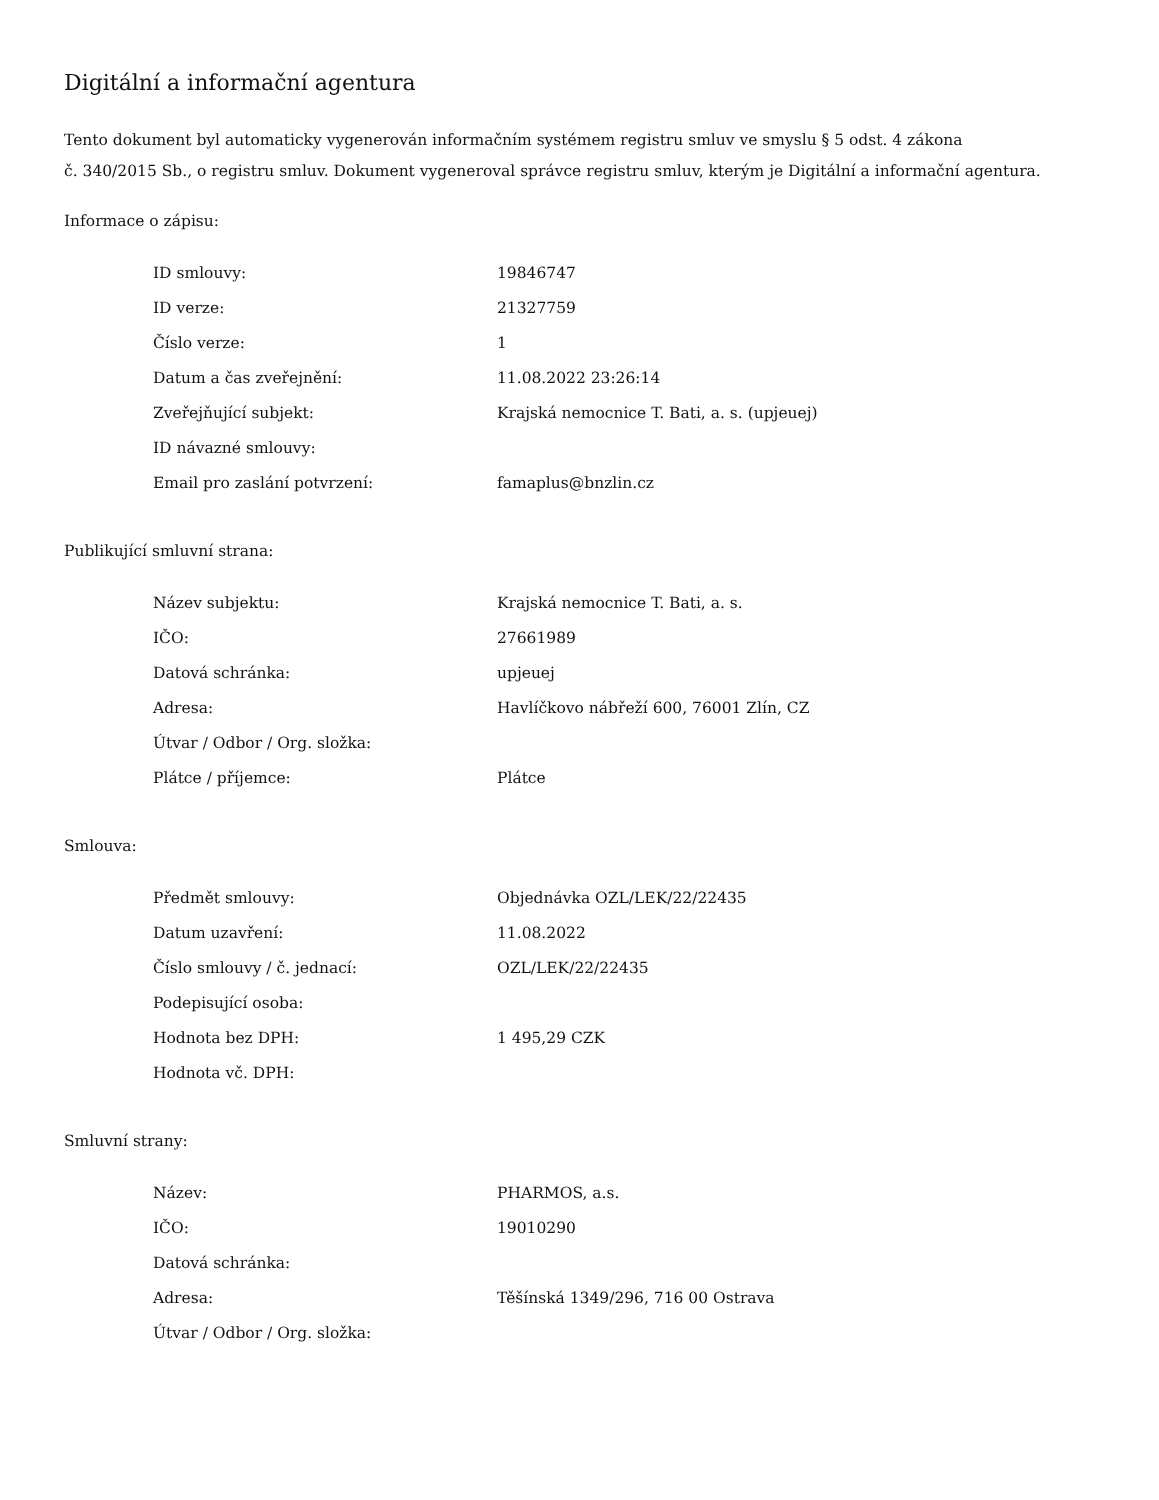Digitální a informační agentura
Tento dokument byl automaticky vygenerován informačním systémem registru smluv ve smyslu § 5 odst. 4 zákona
č. 340/2015 Sb., o registru smluv. Dokument vygeneroval správce registru smluv, kterým je Digitální a informační agentura.
Informace o zápisu:
| ID smlouvy: | 19846747 |
| ID verze: | 21327759 |
| Číslo verze: | 1 |
| Datum a čas zveřejnění: | 11.08.2022 23:26:14 |
| Zveřejňující subjekt: | Krajská nemocnice T. Bati, a. s. (upjeuej) |
| ID návazné smlouvy: | |
| Email pro zaslání potvrzení: | famaplus@bnzlin.cz |
Publikující smluvní strana:
| Název subjektu: | Krajská nemocnice T. Bati, a. s. |
| IČO: | 27661989 |
| Datová schránka: | upjeuej |
| Adresa: | Havlíčkovo nábřeží 600, 76001 Zlín, CZ |
| Útvar / Odbor / Org. složka: | |
| Plátce / příjemce: | Plátce |
Smlouva:
| Předmět smlouvy: | Objednávka OZL/LEK/22/22435 |
| Datum uzavření: | 11.08.2022 |
| Číslo smlouvy / č. jednací: | OZL/LEK/22/22435 |
| Podepisující osoba: | |
| Hodnota bez DPH: | 1 495,29 CZK |
| Hodnota vč. DPH: | |
Smluvní strany:
| Název: | PHARMOS, a.s. |
| IČO: | 19010290 |
| Datová schránka: | |
| Adresa: | Těšínská 1349/296, 716 00 Ostrava |
| Útvar / Odbor / Org. složka: | |